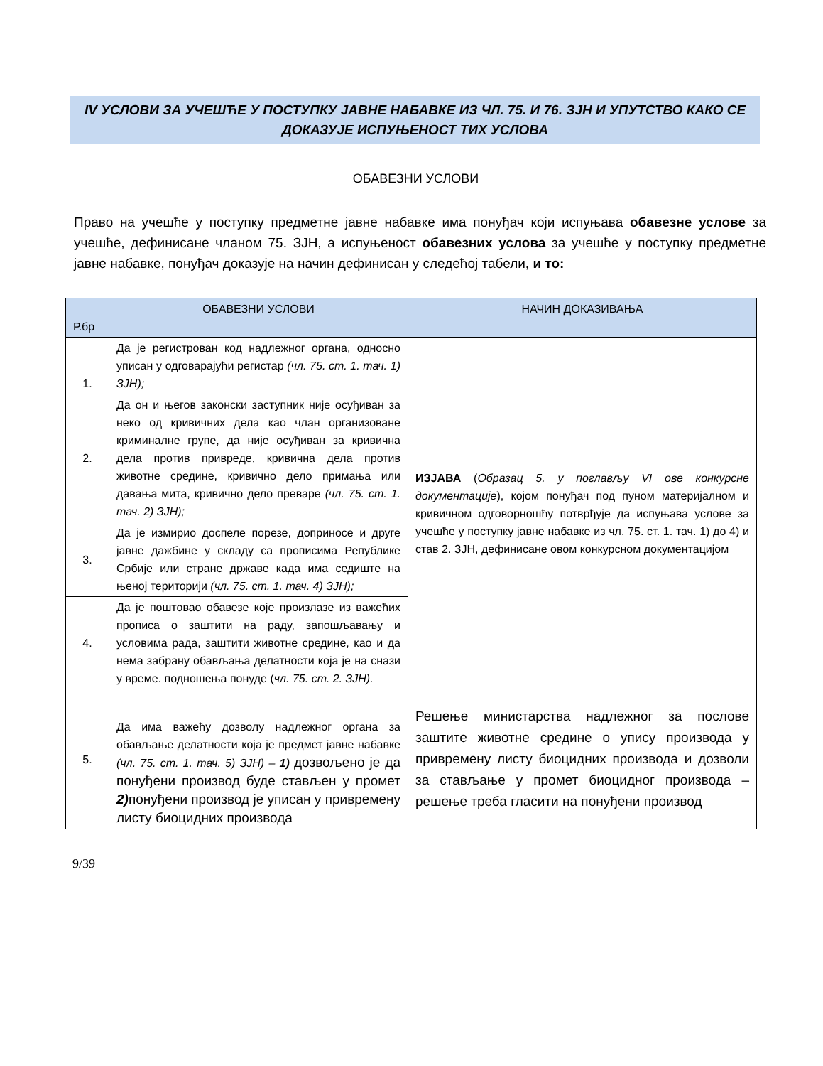IV УСЛОВИ ЗА УЧЕШЋЕ У ПОСТУПКУ ЈАВНЕ НАБАВКЕ ИЗ ЧЛ. 75. И 76. ЗЈН И УПУТСТВО КАКО СЕ ДОКАЗУЈЕ ИСПУЊЕНОСТ ТИХ УСЛОВА
ОБАВЕЗНИ УСЛОВИ
Право на учешће у поступку предметне јавне набавке има понуђач који испуњава обавезне услове за учешће, дефинисане чланом 75. ЗЈН, а испуњеност обавезних услова за учешће у поступку предметне јавне набавке, понуђач доказује на начин дефинисан у следећој табели, и то:
| Р.бр | ОБАВЕЗНИ УСЛОВИ | НАЧИН ДОКАЗИВАЊА |
| --- | --- | --- |
| 1. | Да је регистрован код надлежног органа, односно уписан у одговарајући регистар (чл. 75. ст. 1. тач. 1) ЗЈН); | ИЗЈАВА ( Образац 5. у поглављу VI ове конкурсне документације ), којом понуђач под пуном материјалном и кривичном одговорношћу потврђује да испуњава услове за учешће у поступку јавне набавке из чл. 75. ст. 1. тач. 1) до 4) и став 2. ЗЈН, дефинисане овом конкурсном документацијом |
| 2. | Да он и његов законски заступник није осуђиван за неко од кривичних дела као члан организоване криминалне групе, да није осуђиван за кривична дела против привреде, кривична дела против животне средине, кривично дело примања или давања мита, кривично дело преваре (чл. 75. ст. 1. тач. 2) ЗЈН); | |
| 3. | Да је измирио доспеле порезе, доприносе и друге јавне дажбине у складу са прописима Републике Србије или стране државе када има седиште на њеној територији (чл. 75. ст. 1. тач. 4) ЗЈН); | |
| 4. | Да је поштовао обавезе које произлазе из важећих прописа о заштити на раду, запошљавању и условима рада, заштити животне средине, као и да нема забрану обављања делатности која је на снази у време. подношења понуде ( чл. 75. ст. 2. ЗЈН). | |
| 5. | Да има важећу дозволу надлежног органа за обављање делатности која је предмет јавне набавке (чл. 75. ст. 1. тач. 5) ЗЈН) – 1) дозвољено је да понуђени производ буде стављен у промет 2) понуђени производ је уписан у привремену листу биоцидних производа | Решење министарства надлежног за послове заштите животне средине о упису производа у привремену листу биоцидних производа и дозволи за стављање у промет биоцидног производа – решење треба гласити на понуђени производ |
9/39